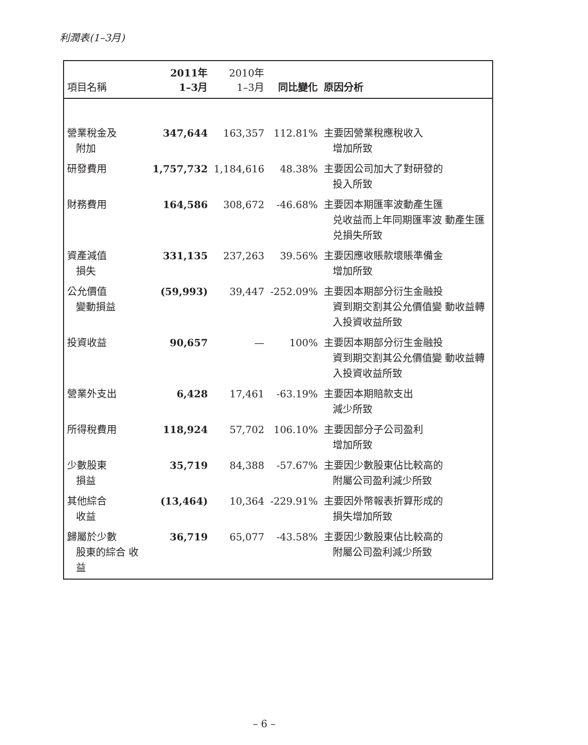利潤表(1–3月)
| 項目名稱 | 2011年 1–3月 | 2010年 1–3月 | 同比變化 | 原因分析 |
| --- | --- | --- | --- | --- |
| 營業稅金及 附加 | 347,644 | 163,357 | 112.81% | 主要因營業稅應稅收入 增加所致 |
| 研發費用 | 1,757,732 | 1,184,616 | 48.38% | 主要因公司加大了對研發的 投入所致 |
| 財務費用 | 164,586 | 308,672 | -46.68% | 主要因本期匯率波動產生匯 兑收益而上年同期匯率波 動產生匯兑損失所致 |
| 資產減值 損失 | 331,135 | 237,263 | 39.56% | 主要因應收賬款壞賬準備金 增加所致 |
| 公允價值 變動損益 | (59,993) | 39,447 | -252.09% | 主要因本期部分衍生金融投 資到期交割其公允價值變 動收益轉入投資收益所致 |
| 投資收益 | 90,657 | — | 100% | 主要因本期部分衍生金融投 資到期交割其公允價值變 動收益轉入投資收益所致 |
| 營業外支出 | 6,428 | 17,461 | -63.19% | 主要因本期賠款支出 減少所致 |
| 所得稅費用 | 118,924 | 57,702 | 106.10% | 主要因部分子公司盈利 增加所致 |
| 少數股東 損益 | 35,719 | 84,388 | -57.67% | 主要因少數股東佔比較高的 附屬公司盈利減少所致 |
| 其他綜合 收益 | (13,464) | 10,364 | -229.91% | 主要因外幣報表折算形成的 損失增加所致 |
| 歸屬於少數 股東的綜合 收益 | 36,719 | 65,077 | -43.58% | 主要因少數股東佔比較高的 附屬公司盈利減少所致 |
– 6 –